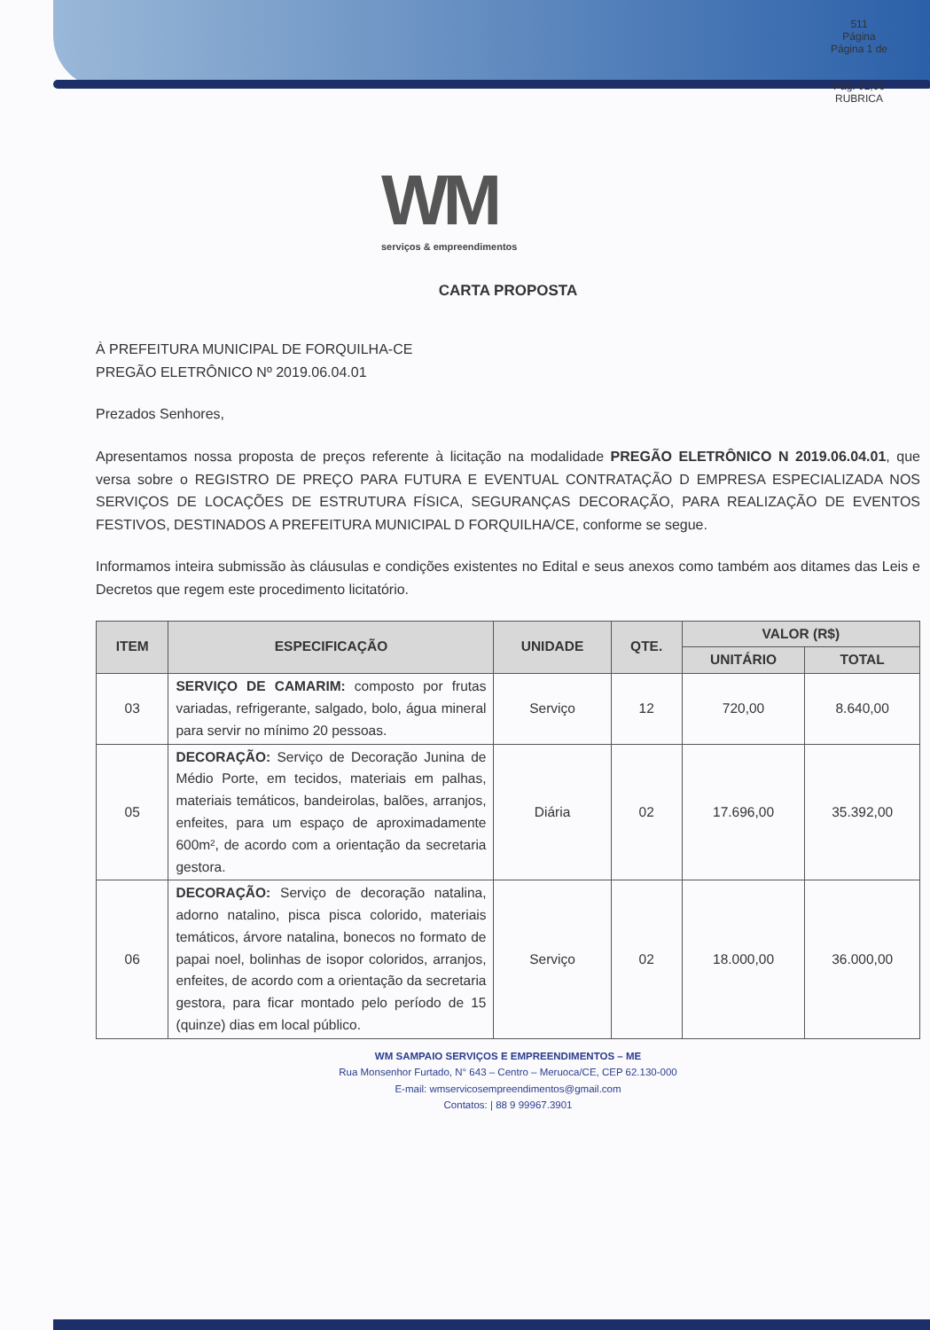511
Página
Página 1 de
Pag: 02,06
RUBRICA
WM
serviços & empreendimentos
CARTA PROPOSTA
À PREFEITURA MUNICIPAL DE FORQUILHA-CE
PREGÃO ELETRÔNICO Nº 2019.06.04.01
Prezados Senhores,
Apresentamos nossa proposta de preços referente à licitação na modalidade PREGÃO ELETRÔNICO N 2019.06.04.01, que versa sobre o REGISTRO DE PREÇO PARA FUTURA E EVENTUAL CONTRATAÇÃO D EMPRESA ESPECIALIZADA NOS SERVIÇOS DE LOCAÇÕES DE ESTRUTURA FÍSICA, SEGURANÇAS DECORAÇÃO, PARA REALIZAÇÃO DE EVENTOS FESTIVOS, DESTINADOS A PREFEITURA MUNICIPAL D FORQUILHA/CE, conforme se segue.
Informamos inteira submissão às cláusulas e condições existentes no Edital e seus anexos como também aos ditames das Leis e Decretos que regem este procedimento licitatório.
| ITEM | ESPECIFICAÇÃO | UNIDADE | QTE. | VALOR (R$) | |
| --- | --- | --- | --- | --- | --- |
| | | | | UNITÁRIO | TOTAL |
| 03 | SERVIÇO DE CAMARIM: composto por frutas variadas, refrigerante, salgado, bolo, água mineral para servir no mínimo 20 pessoas. | Serviço | 12 | 720,00 | 8.640,00 |
| 05 | DECORAÇÃO: Serviço de Decoração Junina de Médio Porte, em tecidos, materiais em palhas, materiais temáticos, bandeirolas, balões, arranjos, enfeites, para um espaço de aproximadamente 600m², de acordo com a orientação da secretaria gestora. | Diária | 02 | 17.696,00 | 35.392,00 |
| 06 | DECORAÇÃO: Serviço de decoração natalina, adorno natalino, pisca pisca colorido, materiais temáticos, árvore natalina, bonecos no formato de papai noel, bolinhas de isopor coloridos, arranjos, enfeites, de acordo com a orientação da secretaria gestora, para ficar montado pelo período de 15 (quinze) dias em local público. | Serviço | 02 | 18.000,00 | 36.000,00 |
WM SAMPAIO SERVIÇOS E EMPREENDIMENTOS – ME
Rua Monsenhor Furtado, N° 643 – Centro – Meruoca/CE, CEP 62.130-000
E-mail: wmservicosempreendimentos@gmail.com
Contatos: | 88 9 99967.3901